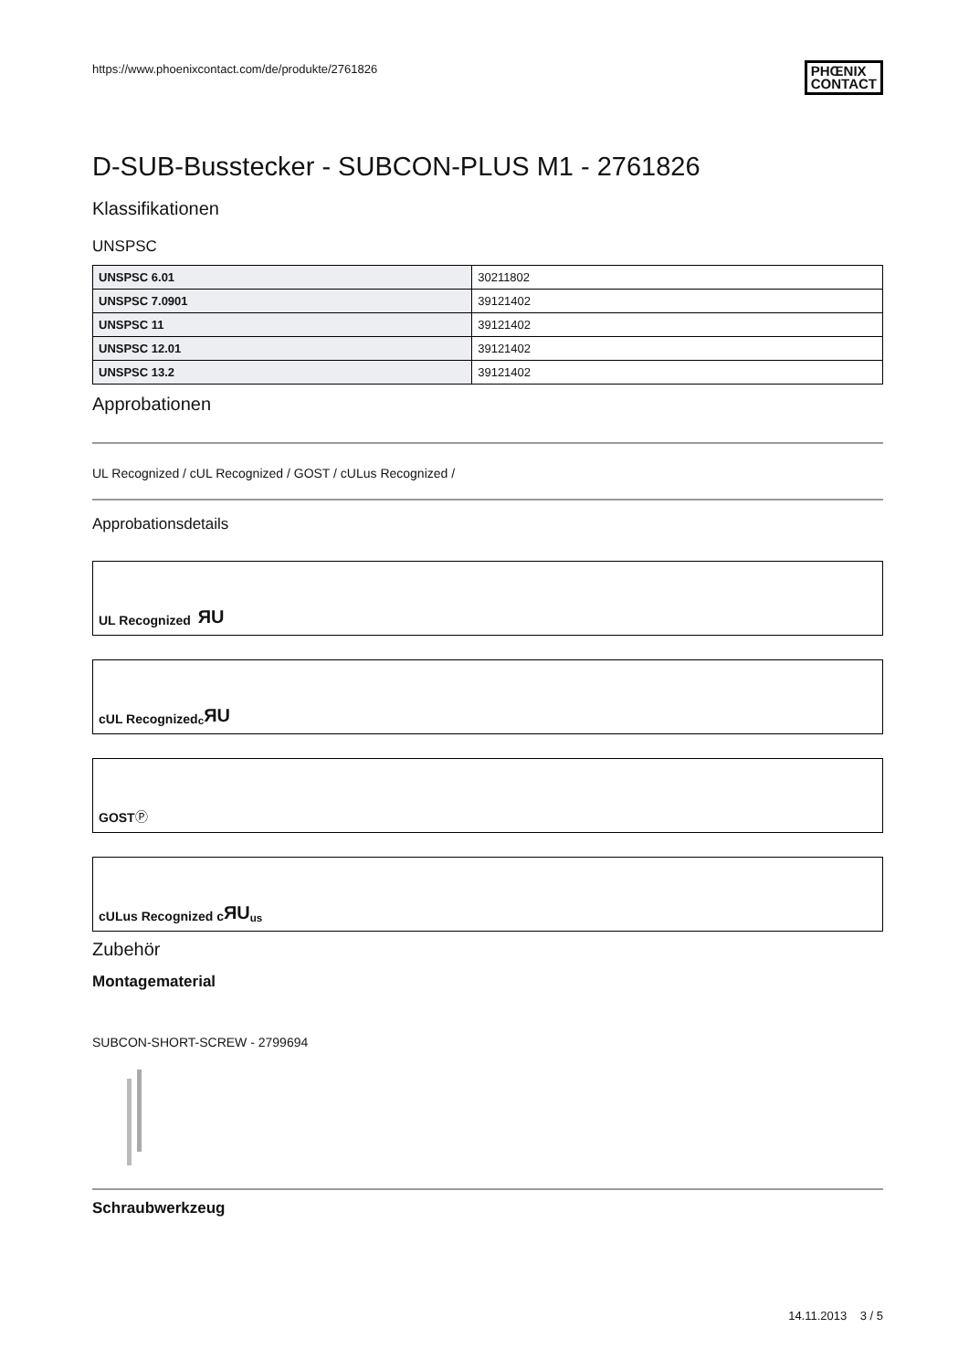https://www.phoenixcontact.com/de/produkte/2761826 PHŒNIX
CONTACT
D-SUB-Busstecker - SUBCON-PLUS M1 - 2761826
Klassifikationen
UNSPSC
| UNSPSC 6.01 | 30211802 |
| UNSPSC 7.0901 | 39121402 |
| UNSPSC 11 | 39121402 |
| UNSPSC 12.01 | 39121402 |
| UNSPSC 13.2 | 39121402 |
Approbationen
UL Recognized / cUL Recognized / GOST / cULus Recognized /
Approbationsdetails
UL Recognized ЯU
cUL Recognized c ЯU
GOST Ⓟ
cULus Recognized c ЯU us
Zubehör
Montagematerial
SUBCON-SHORT-SCREW - 2799694
Schraubwerkzeug
14.11.2013 3 / 5